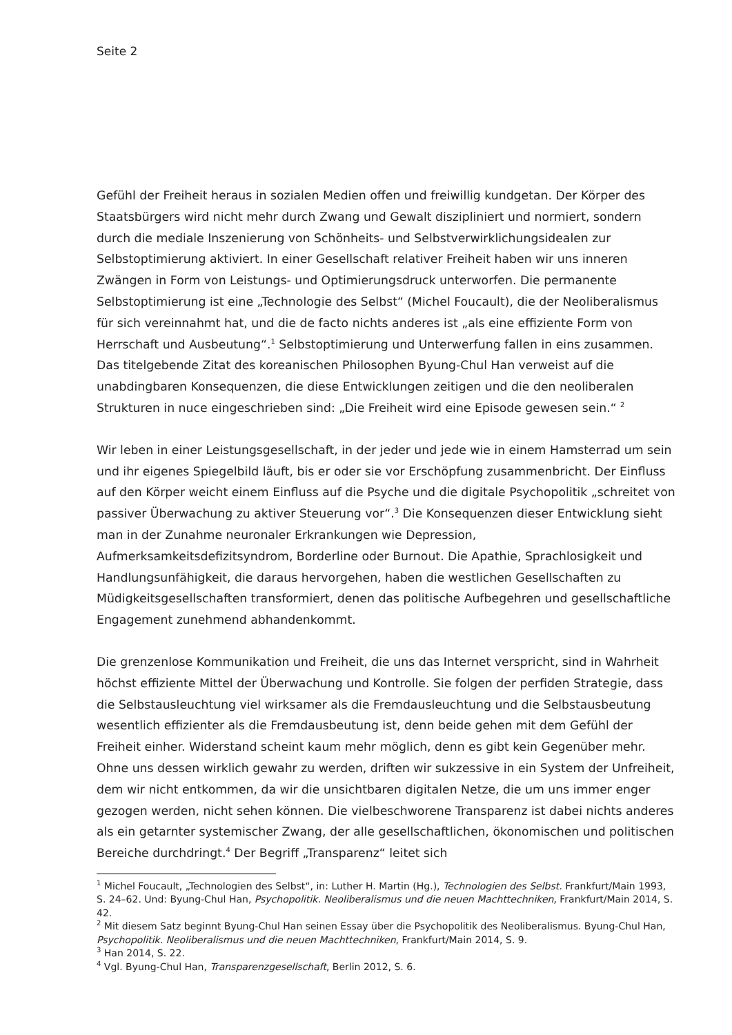Seite 2
Gefühl der Freiheit heraus in sozialen Medien offen und freiwillig kundgetan. Der Körper des Staatsbürgers wird nicht mehr durch Zwang und Gewalt diszipliniert und normiert, sondern durch die mediale Inszenierung von Schönheits- und Selbstverwirklichungsidealen zur Selbstoptimierung aktiviert. In einer Gesellschaft relativer Freiheit haben wir uns inneren Zwängen in Form von Leistungs- und Optimierungsdruck unterworfen. Die permanente Selbstoptimierung ist eine „Technologie des Selbst“ (Michel Foucault), die der Neoliberalismus für sich vereinnahmt hat, und die de facto nichts anderes ist „als eine effiziente Form von Herrschaft und Ausbeutung“.<sup>1</sup> Selbstoptimierung und Unterwerfung fallen in eins zusammen. Das titelgebende Zitat des koreanischen Philosophen Byung-Chul Han verweist auf die unabdingbaren Konsequenzen, die diese Entwicklungen zeitigen und die den neoliberalen Strukturen in nuce eingeschrieben sind: „Die Freiheit wird eine Episode gewesen sein.“ <sup>2</sup>
Wir leben in einer Leistungsgesellschaft, in der jeder und jede wie in einem Hamsterrad um sein und ihr eigenes Spiegelbild läuft, bis er oder sie vor Erschöpfung zusammenbricht. Der Einfluss auf den Körper weicht einem Einfluss auf die Psyche und die digitale Psychopolitik „schreitet von passiver Überwachung zu aktiver Steuerung vor“.<sup>3</sup> Die Konsequenzen dieser Entwicklung sieht man in der Zunahme neuronaler Erkrankungen wie Depression, Aufmerksamkeitsdefizitsyndrom, Borderline oder Burnout. Die Apathie, Sprachlosigkeit und Handlungsunfähigkeit, die daraus hervorgehen, haben die westlichen Gesellschaften zu Müdigkeitsgesellschaften transformiert, denen das politische Aufbegehren und gesellschaftliche Engagement zunehmend abhandenkommt.
Die grenzenlose Kommunikation und Freiheit, die uns das Internet verspricht, sind in Wahrheit höchst effiziente Mittel der Überwachung und Kontrolle. Sie folgen der perfiden Strategie, dass die Selbstausleuchtung viel wirksamer als die Fremdausleuchtung und die Selbstausbeutung wesentlich effizienter als die Fremdausbeutung ist, denn beide gehen mit dem Gefühl der Freiheit einher. Widerstand scheint kaum mehr möglich, denn es gibt kein Gegenüber mehr. Ohne uns dessen wirklich gewahr zu werden, driften wir sukzessive in ein System der Unfreiheit, dem wir nicht entkommen, da wir die unsichtbaren digitalen Netze, die um uns immer enger gezogen werden, nicht sehen können. Die vielbeschworene Transparenz ist dabei nichts anderes als ein getarnter systemischer Zwang, der alle gesellschaftlichen, ökonomischen und politischen Bereiche durchdringt.<sup>4</sup> Der Begriff „Transparenz“ leitet sich
<sup>1</sup> Michel Foucault, „Technologien des Selbst“, in: Luther H. Martin (Hg.), Technologien des Selbst. Frankfurt/Main 1993, S. 24–62. Und: Byung-Chul Han, Psychopolitik. Neoliberalismus und die neuen Machttechniken, Frankfurt/Main 2014, S. 42.
<sup>2</sup> Mit diesem Satz beginnt Byung-Chul Han seinen Essay über die Psychopolitik des Neoliberalismus. Byung-Chul Han, Psychopolitik. Neoliberalismus und die neuen Machttechniken, Frankfurt/Main 2014, S. 9.
<sup>3</sup> Han 2014, S. 22.
<sup>4</sup> Vgl. Byung-Chul Han, Transparenzgesellschaft, Berlin 2012, S. 6.